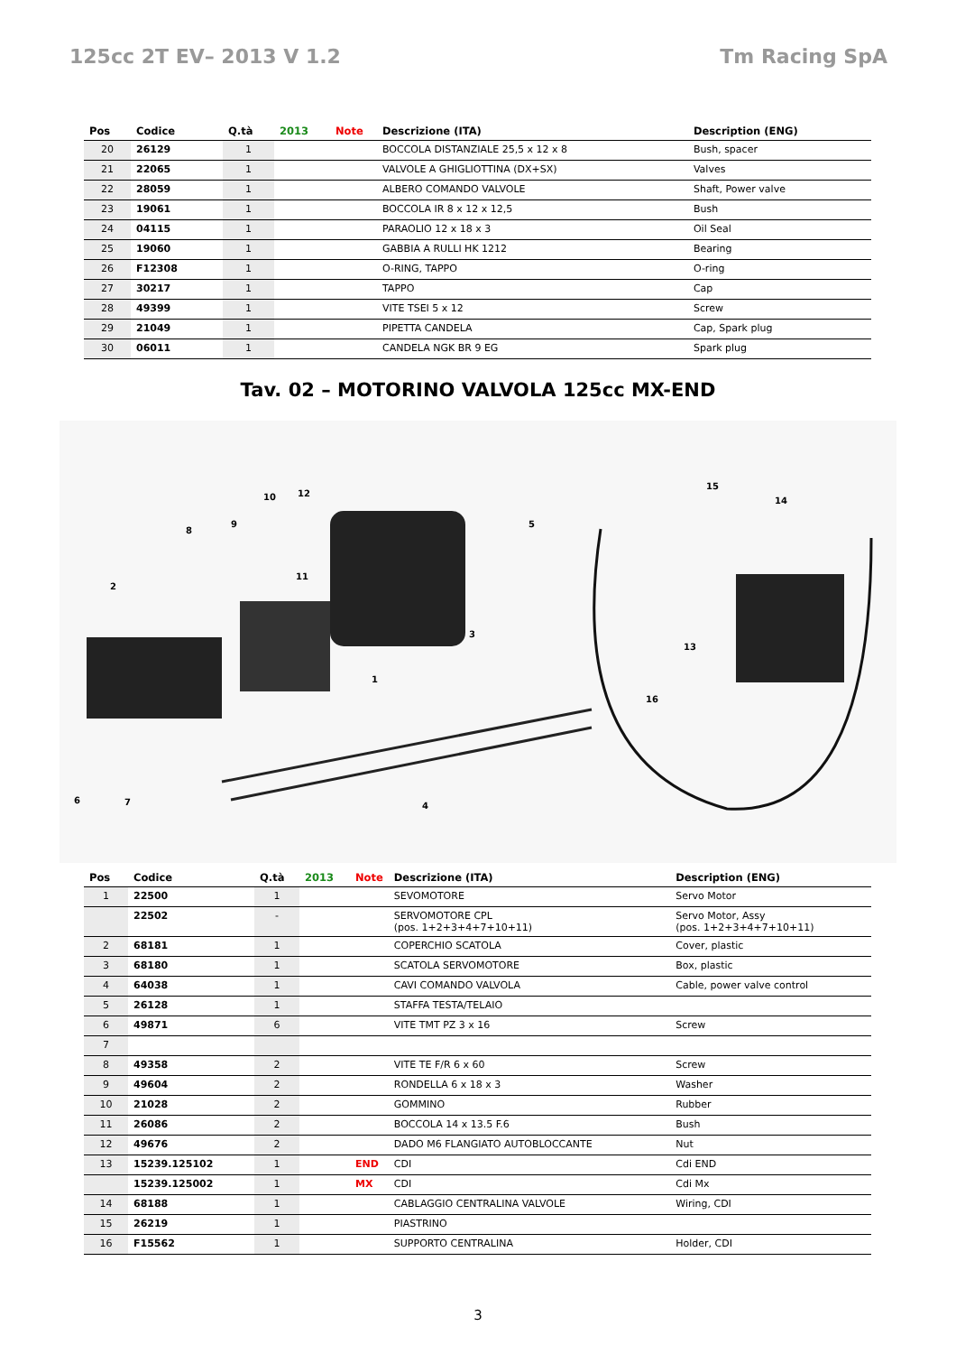125cc 2T EV– 2013 V 1.2 Tm Racing SpA
| Pos | Codice | Q.tà | 2013 | Note | Descrizione (ITA) | Description (ENG) |
| --- | --- | --- | --- | --- | --- | --- |
| 20 | 26129 | 1 | | | BOCCOLA DISTANZIALE 25,5 x 12 x 8 | Bush, spacer |
| 21 | 22065 | 1 | | | VALVOLE A GHIGLIOTTINA (DX+SX) | Valves |
| 22 | 28059 | 1 | | | ALBERO COMANDO VALVOLE | Shaft, Power valve |
| 23 | 19061 | 1 | | | BOCCOLA IR 8 x 12 x 12,5 | Bush |
| 24 | 04115 | 1 | | | PARAOLIO 12 x 18 x 3 | Oil Seal |
| 25 | 19060 | 1 | | | GABBIA A RULLI HK 1212 | Bearing |
| 26 | F12308 | 1 | | | O-RING, TAPPO | O-ring |
| 27 | 30217 | 1 | | | TAPPO | Cap |
| 28 | 49399 | 1 | | | VITE TSEI 5 x 12 | Screw |
| 29 | 21049 | 1 | | | PIPETTA CANDELA | Cap, Spark plug |
| 30 | 06011 | 1 | | | CANDELA NGK BR 9 EG | Spark plug |
Tav. 02 – MOTORINO VALVOLA 125cc MX-END
10
12
9
8
5
2
11
3
1
6
7
4
15
14
13
16
| Pos | Codice | Q.tà | 2013 | Note | Descrizione (ITA) | Description (ENG) |
| --- | --- | --- | --- | --- | --- | --- |
| 1 | 22500 | 1 | | | SEVOMOTORE | Servo Motor |
| | 22502 | - | | | SERVOMOTORE CPL (pos. 1+2+3+4+7+10+11) | Servo Motor, Assy (pos. 1+2+3+4+7+10+11) |
| 2 | 68181 | 1 | | | COPERCHIO SCATOLA | Cover, plastic |
| 3 | 68180 | 1 | | | SCATOLA SERVOMOTORE | Box, plastic |
| 4 | 64038 | 1 | | | CAVI COMANDO VALVOLA | Cable, power valve control |
| 5 | 26128 | 1 | | | STAFFA TESTA/TELAIO | |
| 6 | 49871 | 6 | | | VITE TMT PZ 3 x 16 | Screw |
| 7 | | | | | | |
| 8 | 49358 | 2 | | | VITE TE F/R 6 x 60 | Screw |
| 9 | 49604 | 2 | | | RONDELLA 6 x 18 x 3 | Washer |
| 10 | 21028 | 2 | | | GOMMINO | Rubber |
| 11 | 26086 | 2 | | | BOCCOLA 14 x 13.5 F.6 | Bush |
| 12 | 49676 | 2 | | | DADO M6 FLANGIATO AUTOBLOCCANTE | Nut |
| 13 | 15239.125102 | 1 | | END | CDI | Cdi END |
| | 15239.125002 | 1 | | MX | CDI | Cdi Mx |
| 14 | 68188 | 1 | | | CABLAGGIO CENTRALINA VALVOLE | Wiring, CDI |
| 15 | 26219 | 1 | | | PIASTRINO | |
| 16 | F15562 | 1 | | | SUPPORTO CENTRALINA | Holder, CDI |
3